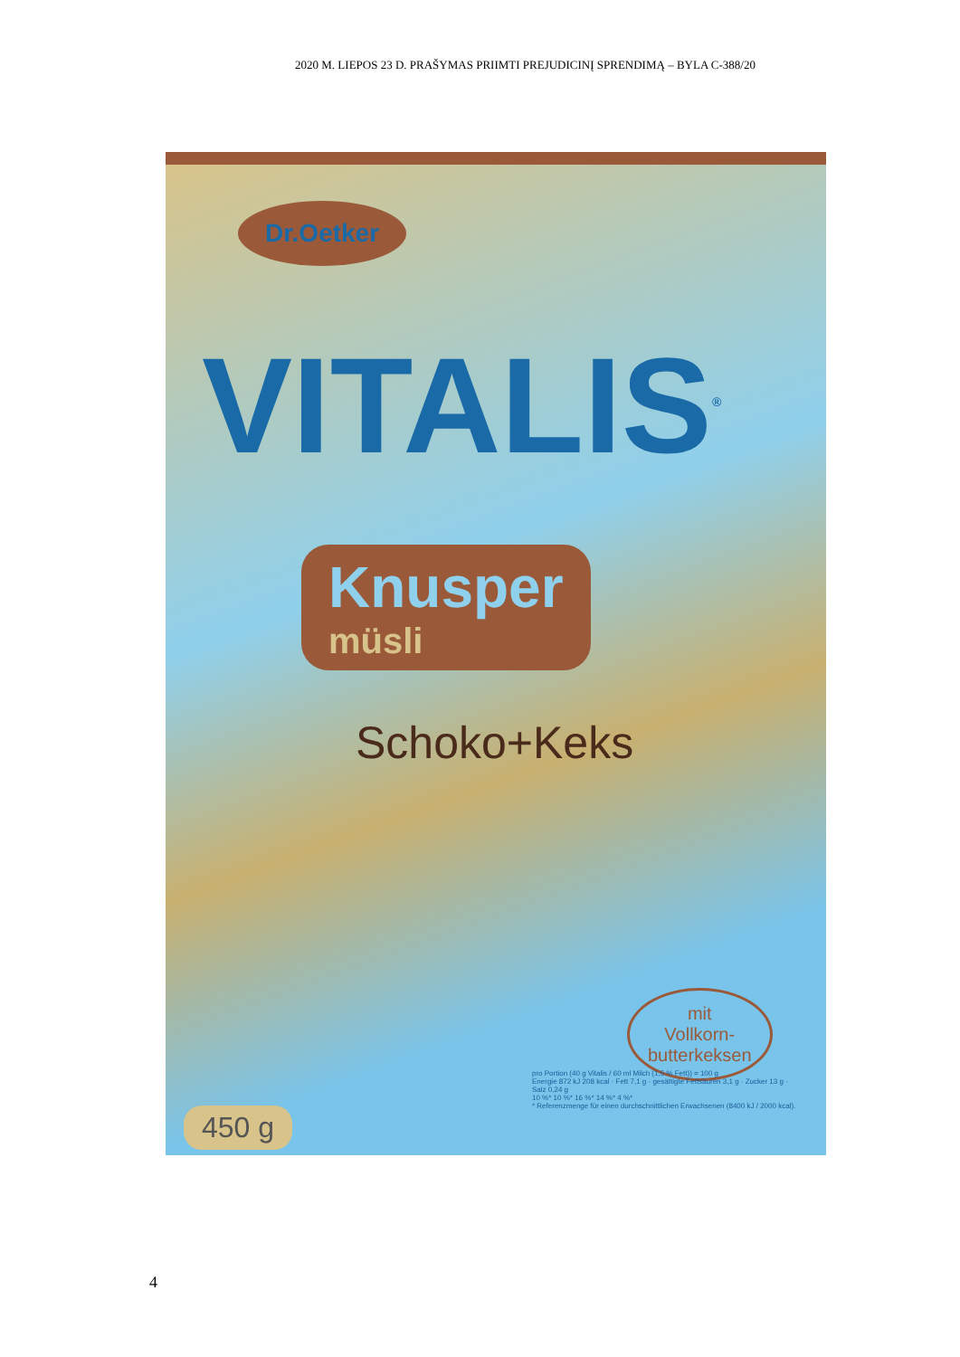2020 M. LIEPOS 23 D. PRAŠYMAS PRIIMTI PREJUDICINĮ SPRENDIMĄ – BYLA C-388/20
Dr.Oetker
VITALIS<sup>®</sup>
Knusper
müsli
Schoko+Keks
mit
Vollkorn-
butterkeksen
pro Portion (40 g Vitalis / 60 ml Milch (1,5 % Fett)) = 100 g
Energie 872 kJ 208 kcal · Fett 7,1 g · gesättigte Fettsäuren 3,1 g · Zucker 13 g · Salz 0,24 g
10 %* 10 %* 16 %* 14 %* 4 %*
* Referenzmenge für einen durchschnittlichen Erwachsenen (8400 kJ / 2000 kcal).
450 g
4